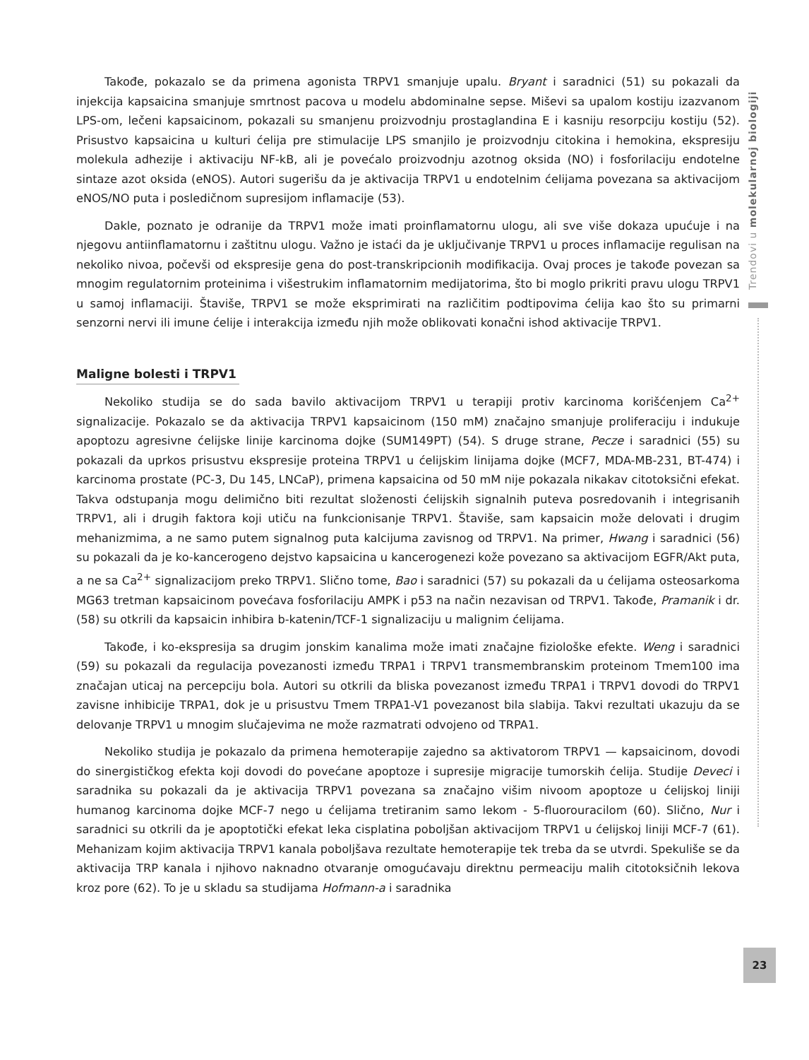Takođe, pokazalo se da primena agonista TRPV1 smanjuje upalu. Bryant i saradnici (51) su pokazali da injekcija kapsaicina smanjuje smrtnost pacova u modelu abdominalne sepse. Miševi sa upalom kostiju izazvanom LPS-om, lečeni kapsaicinom, pokazali su smanjenu proizvodnju prostaglandina E i kasniju resorpciju kostiju (52). Prisustvo kapsaicina u kulturi ćelija pre stimulacije LPS smanjilo je proizvodnju citokina i hemokina, ekspresiju molekula adhezije i aktivaciju NF-kB, ali je povećalo proizvodnju azotnog oksida (NO) i fosforilaciju endotelne sintaze azot oksida (eNOS). Autori sugerišu da je aktivacija TRPV1 u endotelnim ćelijama povezana sa aktivacijom eNOS/NO puta i posledičnom supresijom inflamacije (53).
Dakle, poznato je odranije da TRPV1 može imati proinflamatornu ulogu, ali sve više dokaza upućuje i na njegovu antiinflamatornu i zaštitnu ulogu. Važno je istaći da je uključivanje TRPV1 u proces inflamacije regulisan na nekoliko nivoa, počevši od ekspresije gena do post-transkripcionih modifikacija. Ovaj proces je takođe povezan sa mnogim regulatornim proteinima i višestrukim inflamatornim medijatorima, što bi moglo prikriti pravu ulogu TRPV1 u samoj inflamaciji. Štaviše, TRPV1 se može eksprimirati na različitim podtipovima ćelija kao što su primarni senzorni nervi ili imune ćelije i interakcija između njih može oblikovati konačni ishod aktivacije TRPV1.
Maligne bolesti i TRPV1
Nekoliko studija se do sada bavilo aktivacijom TRPV1 u terapiji protiv karcinoma korišćenjem Ca<sup>2+</sup> signalizacije. Pokazalo se da aktivacija TRPV1 kapsaicinom (150 mM) značajno smanjuje proliferaciju i indukuje apoptozu agresivne ćelijske linije karcinoma dojke (SUM149PT) (54). S druge strane, Pecze i saradnici (55) su pokazali da uprkos prisustvu ekspresije proteina TRPV1 u ćelijskim linijama dojke (MCF7, MDA-MB-231, BT-474) i karcinoma prostate (PC-3, Du 145, LNCaP), primena kapsaicina od 50 mM nije pokazala nikakav citotoksični efekat. Takva odstupanja mogu delimično biti rezultat složenosti ćelijskih signalnih puteva posredovanih i integrisanih TRPV1, ali i drugih faktora koji utiču na funkcionisanje TRPV1. Štaviše, sam kapsaicin može delovati i drugim mehanizmima, a ne samo putem signalnog puta kalcijuma zavisnog od TRPV1. Na primer, Hwang i saradnici (56) su pokazali da je ko-kancerogeno dejstvo kapsaicina u kancerogenezi kože povezano sa aktivacijom EGFR/Akt puta, a ne sa Ca<sup>2+</sup> signalizacijom preko TRPV1. Slično tome, Bao i saradnici (57) su pokazali da u ćelijama osteosarkoma MG63 tretman kapsaicinom povećava fosforilaciju AMPK i p53 na način nezavisan od TRPV1. Takođe, Pramanik i dr. (58) su otkrili da kapsaicin inhibira b-katenin/TCF-1 signalizaciju u malignim ćelijama.
Takođe, i ko-ekspresija sa drugim jonskim kanalima može imati značajne fiziološke efekte. Weng i saradnici (59) su pokazali da regulacija povezanosti između TRPA1 i TRPV1 transmembranskim proteinom Tmem100 ima značajan uticaj na percepciju bola. Autori su otkrili da bliska povezanost između TRPA1 i TRPV1 dovodi do TRPV1 zavisne inhibicije TRPA1, dok je u prisustvu Tmem TRPA1-V1 povezanost bila slabija. Takvi rezultati ukazuju da se delovanje TRPV1 u mnogim slučajevima ne može razmatrati odvojeno od TRPA1.
Nekoliko studija je pokazalo da primena hemoterapije zajedno sa aktivatorom TRPV1 — kapsaicinom, dovodi do sinergističkog efekta koji dovodi do povećane apoptoze i supresije migracije tumorskih ćelija. Studije Deveci i saradnika su pokazali da je aktivacija TRPV1 povezana sa značajno višim nivoom apoptoze u ćelijskoj liniji humanog karcinoma dojke MCF-7 nego u ćelijama tretiranim samo lekom - 5-fluorouracilom (60). Slično, Nur i saradnici su otkrili da je apoptotički efekat leka cisplatina poboljšan aktivacijom TRPV1 u ćelijskoj liniji MCF-7 (61). Mehanizam kojim aktivacija TRPV1 kanala poboljšava rezultate hemoterapije tek treba da se utvrdi. Spekuliše se da aktivacija TRP kanala i njihovo naknadno otvaranje omogućavaju direktnu permeaciju malih citotoksičnih lekova kroz pore (62). To je u skladu sa studijama Hofmann-a i saradnika
Trendovi u molekularnoj biologiji
23